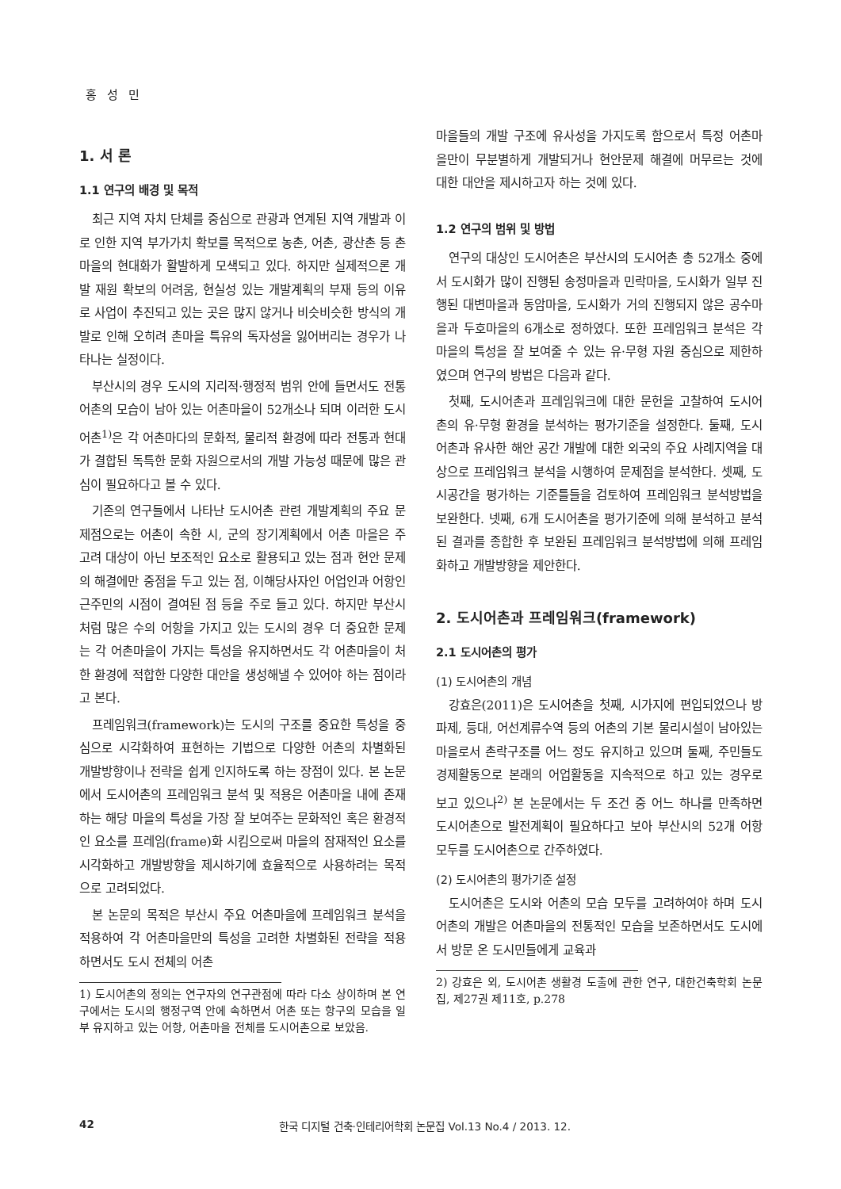홍 성 민
1. 서 론
1.1 연구의 배경 및 목적
최근 지역 자치 단체를 중심으로 관광과 연계된 지역 개발과 이로 인한 지역 부가가치 확보를 목적으로 농촌, 어촌, 광산촌 등 촌마을의 현대화가 활발하게 모색되고 있다. 하지만 실제적으론 개발 재원 확보의 어려움, 현실성 있는 개발계획의 부재 등의 이유로 사업이 추진되고 있는 곳은 많지 않거나 비슷비슷한 방식의 개발로 인해 오히려 촌마을 특유의 독자성을 잃어버리는 경우가 나타나는 실정이다.
부산시의 경우 도시의 지리적·행정적 범위 안에 들면서도 전통 어촌의 모습이 남아 있는 어촌마을이 52개소나 되며 이러한 도시어촌<sup>1)</sup>은 각 어촌마다의 문화적, 물리적 환경에 따라 전통과 현대가 결합된 독특한 문화 자원으로서의 개발 가능성 때문에 많은 관심이 필요하다고 볼 수 있다.
기존의 연구들에서 나타난 도시어촌 관련 개발계획의 주요 문제점으로는 어촌이 속한 시, 군의 장기계획에서 어촌 마을은 주 고려 대상이 아닌 보조적인 요소로 활용되고 있는 점과 현안 문제의 해결에만 중점을 두고 있는 점, 이해당사자인 어업인과 어항인근주민의 시점이 결여된 점 등을 주로 들고 있다. 하지만 부산시처럼 많은 수의 어항을 가지고 있는 도시의 경우 더 중요한 문제는 각 어촌마을이 가지는 특성을 유지하면서도 각 어촌마을이 처한 환경에 적합한 다양한 대안을 생성해낼 수 있어야 하는 점이라고 본다.
프레임워크(framework)는 도시의 구조를 중요한 특성을 중심으로 시각화하여 표현하는 기법으로 다양한 어촌의 차별화된 개발방향이나 전략을 쉽게 인지하도록 하는 장점이 있다. 본 논문에서 도시어촌의 프레임워크 분석 및 적용은 어촌마을 내에 존재하는 해당 마을의 특성을 가장 잘 보여주는 문화적인 혹은 환경적인 요소를 프레임(frame)화 시킴으로써 마을의 잠재적인 요소를 시각화하고 개발방향을 제시하기에 효율적으로 사용하려는 목적으로 고려되었다.
본 논문의 목적은 부산시 주요 어촌마을에 프레임워크 분석을 적용하여 각 어촌마을만의 특성을 고려한 차별화된 전략을 적용하면서도 도시 전체의 어촌
1) 도시어촌의 정의는 연구자의 연구관점에 따라 다소 상이하며 본 연구에서는 도시의 행정구역 안에 속하면서 어촌 또는 항구의 모습을 일부 유지하고 있는 어항, 어촌마을 전체를 도시어촌으로 보았음.
마을들의 개발 구조에 유사성을 가지도록 함으로서 특정 어촌마을만이 무분별하게 개발되거나 현안문제 해결에 머무르는 것에 대한 대안을 제시하고자 하는 것에 있다.
1.2 연구의 범위 및 방법
연구의 대상인 도시어촌은 부산시의 도시어촌 총 52개소 중에서 도시화가 많이 진행된 송정마을과 민락마을, 도시화가 일부 진행된 대변마을과 동암마을, 도시화가 거의 진행되지 않은 공수마을과 두호마을의 6개소로 정하였다. 또한 프레임워크 분석은 각 마을의 특성을 잘 보여줄 수 있는 유·무형 자원 중심으로 제한하였으며 연구의 방법은 다음과 같다.
첫째, 도시어촌과 프레임워크에 대한 문헌을 고찰하여 도시어촌의 유·무형 환경을 분석하는 평가기준을 설정한다. 둘째, 도시어촌과 유사한 해안 공간 개발에 대한 외국의 주요 사례지역을 대상으로 프레임워크 분석을 시행하여 문제점을 분석한다. 셋째, 도시공간을 평가하는 기준틀들을 검토하여 프레임워크 분석방법을 보완한다. 넷째, 6개 도시어촌을 평가기준에 의해 분석하고 분석된 결과를 종합한 후 보완된 프레임워크 분석방법에 의해 프레임화하고 개발방향을 제안한다.
2. 도시어촌과 프레임워크(framework)
2.1 도시어촌의 평가
(1) 도시어촌의 개념
강효은(2011)은 도시어촌을 첫째, 시가지에 편입되었으나 방파제, 등대, 어선계류수역 등의 어촌의 기본 물리시설이 남아있는 마을로서 촌락구조를 어느 정도 유지하고 있으며 둘째, 주민들도 경제활동으로 본래의 어업활동을 지속적으로 하고 있는 경우로 보고 있으나<sup>2)</sup> 본 논문에서는 두 조건 중 어느 하나를 만족하면 도시어촌으로 발전계획이 필요하다고 보아 부산시의 52개 어항 모두를 도시어촌으로 간주하였다.
(2) 도시어촌의 평가기준 설정
도시어촌은 도시와 어촌의 모습 모두를 고려하여야 하며 도시어촌의 개발은 어촌마을의 전통적인 모습을 보존하면서도 도시에서 방문 온 도시민들에게 교육과
2) 강효은 외, 도시어촌 생활경 도출에 관한 연구, 대한건축학회 논문집, 제27권 제11호, p.278
42 한국 디지털 건축·인테리어학회 논문집 Vol.13 No.4 / 2013. 12.